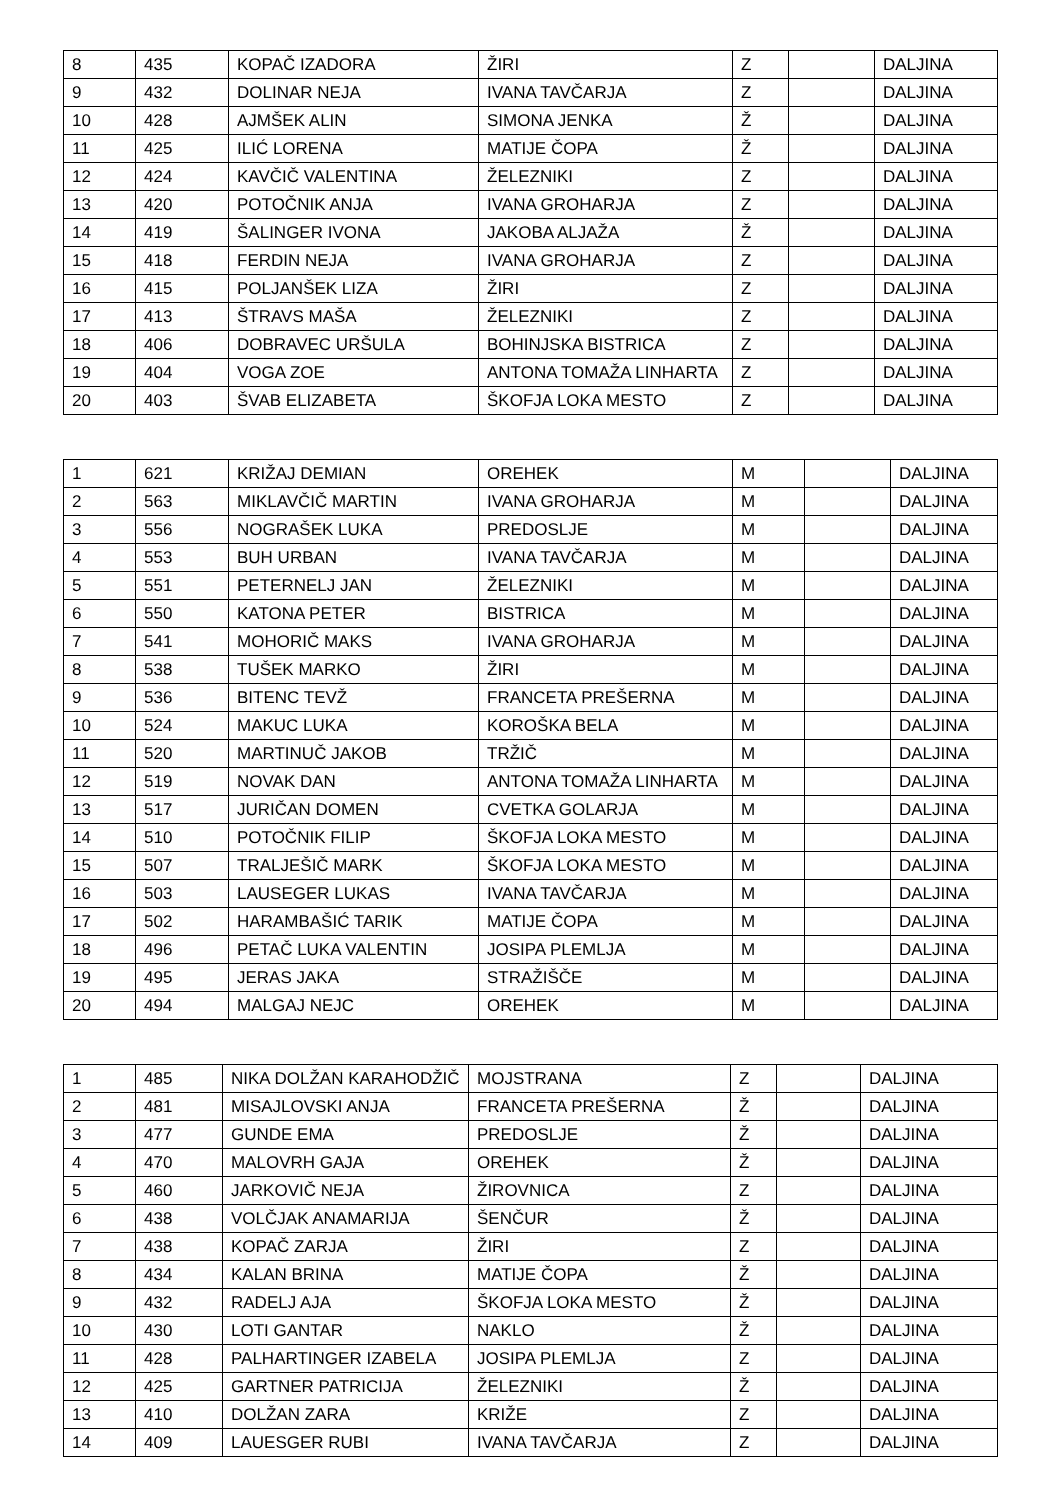| 8 | 435 | KOPAČ IZADORA | ŽIRI | Z | | DALJINA |
| 9 | 432 | DOLINAR NEJA | IVANA TAVČARJA | Z | | DALJINA |
| 10 | 428 | AJMŠEK ALIN | SIMONA JENKA | Ž | | DALJINA |
| 11 | 425 | ILIĆ LORENA | MATIJE ČOPA | Ž | | DALJINA |
| 12 | 424 | KAVČIČ VALENTINA | ŽELEZNIKI | Z | | DALJINA |
| 13 | 420 | POTOČNIK ANJA | IVANA GROHARJA | Z | | DALJINA |
| 14 | 419 | ŠALINGER IVONA | JAKOBA ALJAŽA | Ž | | DALJINA |
| 15 | 418 | FERDIN NEJA | IVANA GROHARJA | Z | | DALJINA |
| 16 | 415 | POLJANŠEK LIZA | ŽIRI | Z | | DALJINA |
| 17 | 413 | ŠTRAVS MAŠA | ŽELEZNIKI | Z | | DALJINA |
| 18 | 406 | DOBRAVEC URŠULA | BOHINJSKA BISTRICA | Z | | DALJINA |
| 19 | 404 | VOGA ZOE | ANTONA TOMAŽA LINHARTA | Z | | DALJINA |
| 20 | 403 | ŠVAB ELIZABETA | ŠKOFJA LOKA MESTO | Z | | DALJINA |
| 1 | 621 | KRIŽAJ DEMIAN | OREHEK | M | | DALJINA |
| 2 | 563 | MIKLAVČIČ MARTIN | IVANA GROHARJA | M | | DALJINA |
| 3 | 556 | NOGRAŠEK LUKA | PREDOSLJE | M | | DALJINA |
| 4 | 553 | BUH URBAN | IVANA TAVČARJA | M | | DALJINA |
| 5 | 551 | PETERNELJ JAN | ŽELEZNIKI | M | | DALJINA |
| 6 | 550 | KATONA PETER | BISTRICA | M | | DALJINA |
| 7 | 541 | MOHORIČ MAKS | IVANA GROHARJA | M | | DALJINA |
| 8 | 538 | TUŠEK MARKO | ŽIRI | M | | DALJINA |
| 9 | 536 | BITENC TEVŽ | FRANCETA PREŠERNA | M | | DALJINA |
| 10 | 524 | MAKUC LUKA | KOROŠKA BELA | M | | DALJINA |
| 11 | 520 | MARTINUČ JAKOB | TRŽIČ | M | | DALJINA |
| 12 | 519 | NOVAK DAN | ANTONA TOMAŽA LINHARTA | M | | DALJINA |
| 13 | 517 | JURIČAN DOMEN | CVETKA GOLARJA | M | | DALJINA |
| 14 | 510 | POTOČNIK FILIP | ŠKOFJA LOKA MESTO | M | | DALJINA |
| 15 | 507 | TRALJEŠIČ MARK | ŠKOFJA LOKA MESTO | M | | DALJINA |
| 16 | 503 | LAUSEGER LUKAS | IVANA TAVČARJA | M | | DALJINA |
| 17 | 502 | HARAMBAŠIĆ TARIK | MATIJE ČOPA | M | | DALJINA |
| 18 | 496 | PETAČ LUKA VALENTIN | JOSIPA PLEMLJA | M | | DALJINA |
| 19 | 495 | JERAS JAKA | STRAŽIŠČE | M | | DALJINA |
| 20 | 494 | MALGAJ NEJC | OREHEK | M | | DALJINA |
| 1 | 485 | NIKA DOLŽAN KARAHODŽIČ | MOJSTRANA | Z | | DALJINA |
| 2 | 481 | MISAJLOVSKI ANJA | FRANCETA PREŠERNA | Ž | | DALJINA |
| 3 | 477 | GUNDE EMA | PREDOSLJE | Ž | | DALJINA |
| 4 | 470 | MALOVRH GAJA | OREHEK | Ž | | DALJINA |
| 5 | 460 | JARKOVIČ NEJA | ŽIROVNICA | Z | | DALJINA |
| 6 | 438 | VOLČJAK ANAMARIJA | ŠENČUR | Ž | | DALJINA |
| 7 | 438 | KOPAČ ZARJA | ŽIRI | Z | | DALJINA |
| 8 | 434 | KALAN BRINA | MATIJE ČOPA | Ž | | DALJINA |
| 9 | 432 | RADELJ AJA | ŠKOFJA LOKA MESTO | Ž | | DALJINA |
| 10 | 430 | LOTI GANTAR | NAKLO | Ž | | DALJINA |
| 11 | 428 | PALHARTINGER IZABELA | JOSIPA PLEMLJA | Z | | DALJINA |
| 12 | 425 | GARTNER PATRICIJA | ŽELEZNIKI | Ž | | DALJINA |
| 13 | 410 | DOLŽAN ZARA | KRIŽE | Z | | DALJINA |
| 14 | 409 | LAUESGER RUBI | IVANA TAVČARJA | Z | | DALJINA |